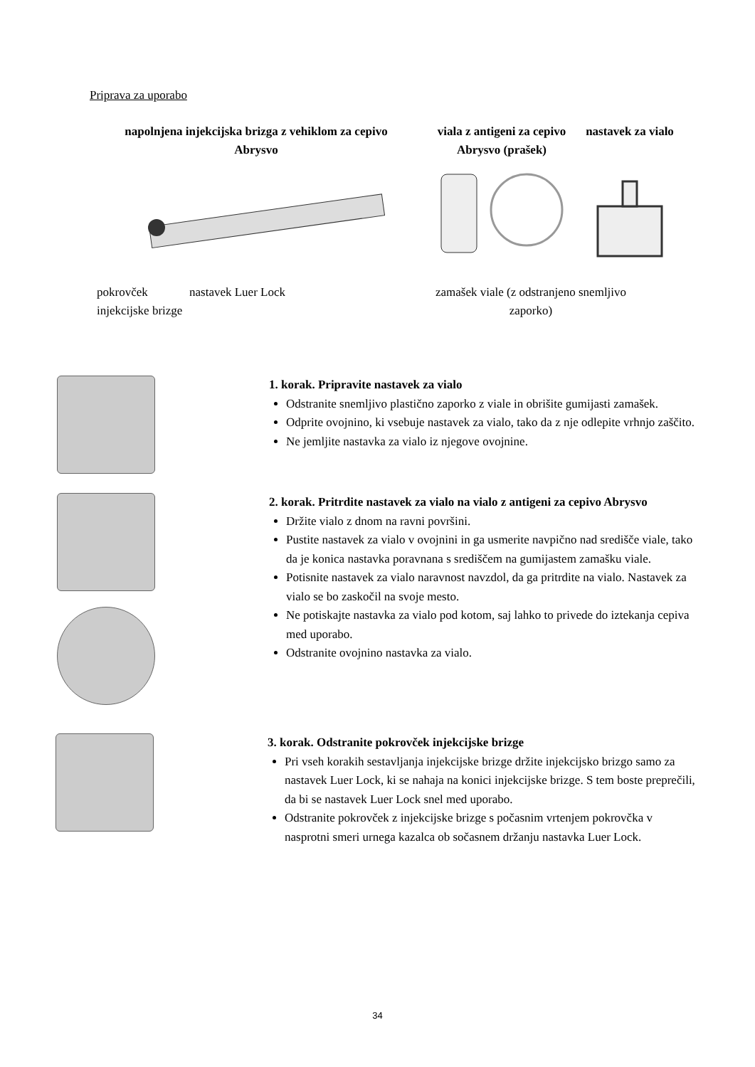Priprava za uporabo
napolnjena injekcijska brizga z vehiklom za cepivo Abrysvo
viala z antigeni za cepivo Abrysvo (prašek)
nastavek za vialo
pokrovček injekcijske brizge
nastavek Luer Lock zamašek viale (z odstranjeno snemljivo zaporko)
1. korak. Pripravite nastavek za vialo
Odstranite snemljivo plastično zaporko z viale in obrišite gumijasti zamašek.
Odprite ovojnino, ki vsebuje nastavek za vialo, tako da z nje odlepite vrhnjo zaščito.
Ne jemljite nastavka za vialo iz njegove ovojnine.
2. korak. Pritrdite nastavek za vialo na vialo z antigeni za cepivo Abrysvo
Držite vialo z dnom na ravni površini.
Pustite nastavek za vialo v ovojnini in ga usmerite navpično nad središče viale, tako da je konica nastavka poravnana s središčem na gumijastem zamašku viale.
Potisnite nastavek za vialo naravnost navzdol, da ga pritrdite na vialo. Nastavek za vialo se bo zaskočil na svoje mesto.
Ne potiskajte nastavka za vialo pod kotom, saj lahko to privede do iztekanja cepiva med uporabo.
Odstranite ovojnino nastavka za vialo.
3. korak. Odstranite pokrovček injekcijske brizge
Pri vseh korakih sestavljanja injekcijske brizge držite injekcijsko brizgo samo za nastavek Luer Lock, ki se nahaja na konici injekcijske brizge. S tem boste preprečili, da bi se nastavek Luer Lock snel med uporabo.
Odstranite pokrovček z injekcijske brizge s počasnim vrtenjem pokrovčka v nasprotni smeri urnega kazalca ob sočasnem držanju nastavka Luer Lock.
34